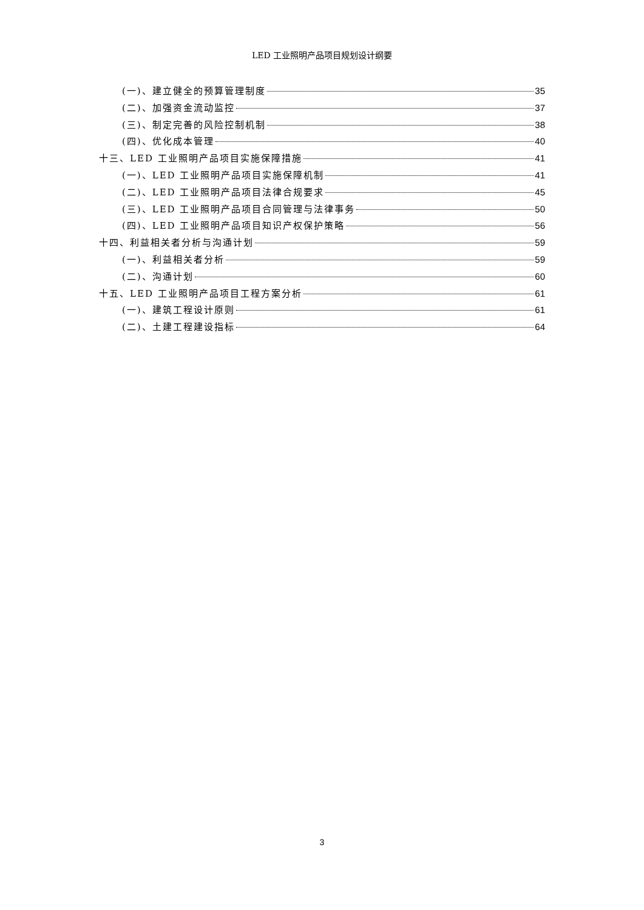LED 工业照明产品项目规划设计纲要
(一)、建立健全的预算管理制度 35
(二)、加强资金流动监控 37
(三)、制定完善的风险控制机制 38
(四)、优化成本管理 40
十三、LED 工业照明产品项目实施保障措施 41
(一)、LED 工业照明产品项目实施保障机制 41
(二)、LED 工业照明产品项目法律合规要求 45
(三)、LED 工业照明产品项目合同管理与法律事务 50
(四)、LED 工业照明产品项目知识产权保护策略 56
十四、利益相关者分析与沟通计划 59
(一)、利益相关者分析 59
(二)、沟通计划 60
十五、LED 工业照明产品项目工程方案分析 61
(一)、建筑工程设计原则 61
(二)、土建工程建设指标 64
3